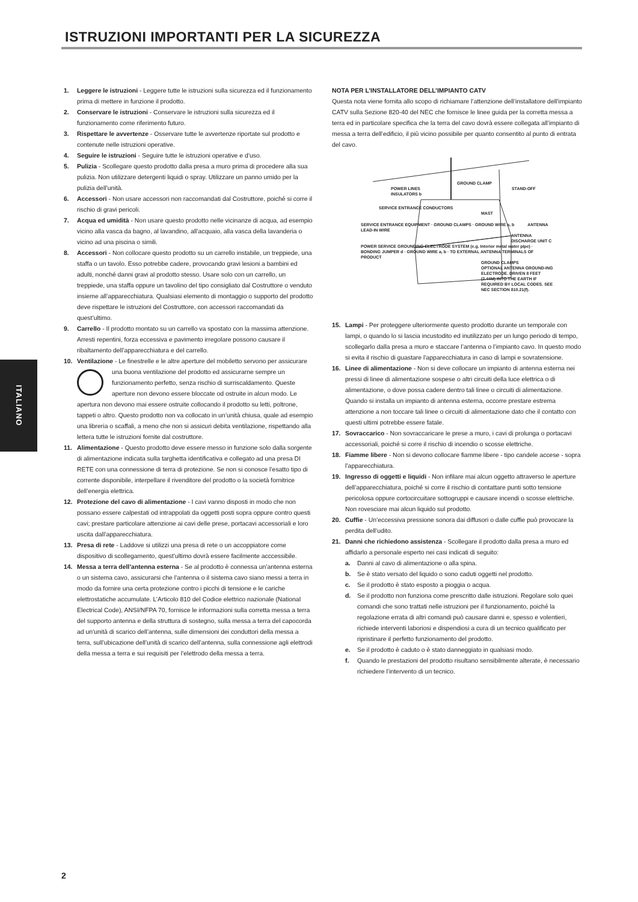ISTRUZIONI IMPORTANTI PER LA SICUREZZA
ITALIANO
1. Leggere le istruzioni - Leggere tutte le istruzioni sulla sicurezza ed il funzionamento prima di mettere in funzione il prodotto.
2. Conservare le istruzioni - Conservare le istruzioni sulla sicurezza ed il funzionamento come riferimento futuro.
3. Rispettare le avvertenze - Osservare tutte le avvertenze riportate sul prodotto e contenute nelle istruzioni operative.
4. Seguire le istruzioni - Seguire tutte le istruzioni operative e d’uso.
5. Pulizia - Scollegare questo prodotto dalla presa a muro prima di procedere alla sua pulizia. Non utilizzare detergenti liquidi o spray. Utilizzare un panno umido per la pulizia dell’unità.
6. Accessori - Non usare accessori non raccomandati dal Costruttore, poiché si corre il rischio di gravi pericoli.
7. Acqua ed umidità - Non usare questo prodotto nelle vicinanze di acqua, ad esempio vicino alla vasca da bagno, al lavandino, all’acquaio, alla vasca della lavanderia o vicino ad una piscina o simili.
8. Accessori - Non collocare questo prodotto su un carrello instabile, un treppiede, una staffa o un tavolo. Esso potrebbe cadere, provocando gravi lesioni a bambini ed adulti, nonché danni gravi al prodotto stesso. Usare solo con un carrello, un treppiede, una staffa oppure un tavolino del tipo consigliato dal Costruttore o venduto insieme all’apparecchiatura. Qualsiasi elemento di montaggio o supporto del prodotto deve rispettare le istruzioni del Costruttore, con accessori raccomandati da quest’ultimo.
9. Carrello - Il prodotto montato su un carrello va spostato con la massima attenzione. Arresti repentini, forza eccessiva e pavimento irregolare possono causare il ribaltamento dell’apparecchiatura e del carrello.
10. Ventilazione - Le finestrelle e le altre aperture del mobiletto servono per assicurare una buona ventilazione del prodotto ed assicurarne sempre un funzionamento perfetto, senza rischio di surriscaldamento. Queste aperture non devono essere bloccate od ostruite in alcun modo. Le apertura non devono mai essere ostruite collocando il prodotto su letti, poltrone, tappeti o altro. Questo prodotto non va collocato in un’unità chiusa, quale ad esempio una libreria o scaffali, a meno che non si assicuri debita ventilazione, rispettando alla lettera tutte le istruzioni fornite dal costruttore.
11. Alimentazione - Questo prodotto deve essere messo in funzione solo dalla sorgente di alimentazione indicata sulla targhetta identificativa e collegato ad una presa DI RETE con una connessione di terra di protezione. Se non si conosce l’esatto tipo di corrente disponibile, interpellare il rivenditore del prodotto o la società fornitrice dell’energia elettrica.
12. Protezione del cavo di alimentazione - I cavi vanno disposti in modo che non possano essere calpestati od intrappolati da oggetti posti sopra oppure contro questi cavi; prestare particolare attenzione ai cavi delle prese, portacavi accessoriali e loro uscita dall’apparecchiatura.
13. Presa di rete - Laddove si utilizzi una presa di rete o un accoppiatore come dispositivo di scollegamento, quest’ultimo dovrà essere facilmente acccessibile.
14. Messa a terra dell’antenna esterna - Se al prodotto è connessa un’antenna esterna o un sistema cavo, assicurarsi che l’antenna o il sistema cavo siano messi a terra in modo da fornire una certa protezione contro i picchi di tensione e le cariche elettrostatiche accumulate. L’Articolo 810 del Codice elettrico nazionale (National Electrical Code), ANSI/NFPA 70, fornisce le informazioni sulla corretta messa a terra del supporto antenna e della struttura di sostegno, sulla messa a terra del capocorda ad un’unità di scarico dell’antenna, sulle dimensioni dei conduttori della messa a terra, sull’ubicazione dell’unità di scarico dell’antenna, sulla connessione agli elettrodi della messa a terra e sui requisiti per l’elettrodo della messa a terra.
NOTA PER L’INSTALLATORE DELL’IMPIANTO CATV
Questa nota viene fornita allo scopo di richiamare l’attenzione dell’installatore dell’impianto CATV sulla Sezione 820-40 del NEC che fornisce le linee guida per la corretta messa a terra ed in particolare specifica che la terra del cavo dovrà essere collegata all’impianto di messa a terra dell’edificio, il più vicino possibile per quanto consentito al punto di entrata del cavo.
GROUND CLAMP
POWER LINES STAND-OFF INSULATORS b
SERVICE ENTRANCE CONDUCTORS MAST
SERVICE ENTRANCE EQUIPMENT · GROUND CLAMPS · GROUND WIRE a, b ANTENNA LEAD-IN WIRE
ANTENNA DISCHARGE UNIT C
POWER SERVICE GROUNDING ELECTRODE SYSTEM (e.g. Interior metal water pipe) · BONDING JUMPER d · GROUND WIRE a, b · TO EXTERNAL ANTENNA TERMINALS OF PRODUCT
GROUND CLAMPS
OPTIONAL ANTENNA GROUND-ING ELECTRODE. DRIVEN 8 FEET (2.44M) INTO THE EARTH IF REQUIRED BY LOCAL CODES. SEE NEC SECTION 810.21(f).
15. Lampi - Per proteggere ulteriormente questo prodotto durante un temporale con lampi, o quando lo si lascia incustodito ed inutilizzato per un lungo periodo di tempo, scollegarlo dalla presa a muro e staccare l’antenna o l’impianto cavo. In questo modo si evita il rischio di guastare l’apparecchiatura in caso di lampi e sovratensione.
16. Linee di alimentazione - Non si deve collocare un impianto di antenna esterna nei pressi di linee di alimentazione sospese o altri circuiti della luce elettrica o di alimentazione, o dove possa cadere dentro tali linee o circuiti di alimentazione. Quando si installa un impianto di antenna esterna, occorre prestare estrema attenzione a non toccare tali linee o circuiti di alimentazione dato che il contatto con questi ultimi potrebbe essere fatale.
17. Sovraccarico - Non sovraccaricare le prese a muro, i cavi di prolunga o portacavi accessoriali, poiché si corre il rischio di incendio o scosse elettriche.
18. Fiamme libere - Non si devono collocare fiamme libere - tipo candele accese - sopra l’apparecchiatura.
19. Ingresso di oggetti e liquidi - Non infilare mai alcun oggetto attraverso le aperture dell’apparecchiatura, poiché si corre il rischio di contattare punti sotto tensione pericolosa oppure cortocircuitare sottogruppi e causare incendi o scosse elettriche. Non rovesciare mai alcun liquido sul prodotto.
20. Cuffie - Un’eccessiva pressione sonora dai diffusori o dalle cuffie può provocare la perdita dell’udito.
21. Danni che richiedono assistenza - Scollegare il prodotto dalla presa a muro ed affidarlo a personale esperto nei casi indicati di seguito:
a. Danni al cavo di alimentazione o alla spina.
b. Se è stato versato del liquido o sono caduti oggetti nel prodotto.
c. Se il prodotto è stato esposto a pioggia o acqua.
d. Se il prodotto non funziona come prescritto dalle istruzioni. Regolare solo quei comandi che sono trattati nelle istruzioni per il funzionamento, poiché la regolazione errata di altri comandi può causare danni e, spesso e volentieri, richiede interventi laboriosi e dispendiosi a cura di un tecnico qualificato per ripristinare il perfetto funzionamento del prodotto.
e. Se il prodotto è caduto o è stato danneggiato in qualsiasi modo.
f. Quando le prestazioni del prodotto risultano sensibilmente alterate, è necessario richiedere l’intervento di un tecnico.
2